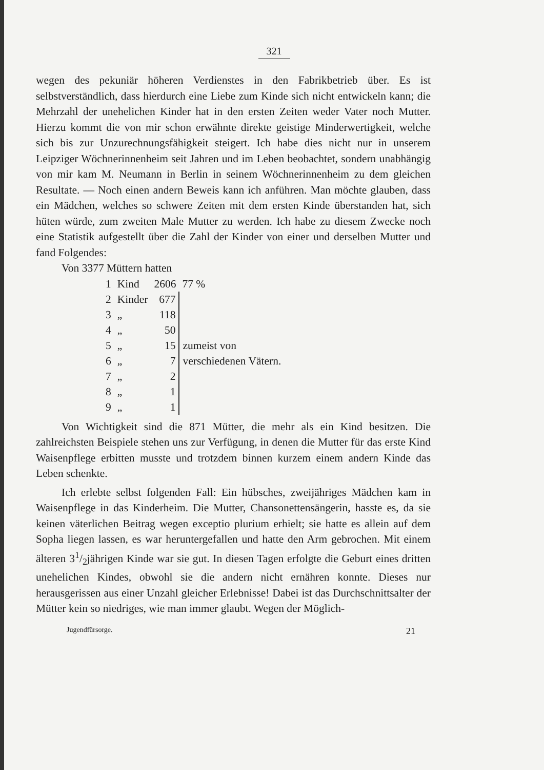321
wegen des pekuniär höheren Verdienstes in den Fabrikbetrieb über. Es ist selbstverständlich, dass hierdurch eine Liebe zum Kinde sich nicht entwickeln kann; die Mehrzahl der unehelichen Kinder hat in den ersten Zeiten weder Vater noch Mutter. Hierzu kommt die von mir schon erwähnte direkte geistige Minderwertigkeit, welche sich bis zur Unzurechnungsfähigkeit steigert. Ich habe dies nicht nur in unserem Leipziger Wöchnerinnenheim seit Jahren und im Leben beobachtet, sondern unabhängig von mir kam M. Neumann in Berlin in seinem Wöchnerinnenheim zu dem gleichen Resultate. — Noch einen andern Beweis kann ich anführen. Man möchte glauben, dass ein Mädchen, welches so schwere Zeiten mit dem ersten Kinde überstanden hat, sich hüten würde, zum zweiten Male Mutter zu werden. Ich habe zu diesem Zwecke noch eine Statistik aufgestellt über die Zahl der Kinder von einer und derselben Mutter und fand Folgendes:
Von 3377 Müttern hatten
| 1 | Kind | 2606 | 77 % |
| 2 | Kinder | 677 | zumeist von verschiedenen Vätern. |
| 3 | „ | 118 | |
| 4 | „ | 50 | |
| 5 | „ | 15 | |
| 6 | „ | 7 | |
| 7 | „ | 2 | |
| 8 | „ | 1 | |
| 9 | „ | 1 | |
Von Wichtigkeit sind die 871 Mütter, die mehr als ein Kind besitzen. Die zahlreichsten Beispiele stehen uns zur Verfügung, in denen die Mutter für das erste Kind Waisenpflege erbitten musste und trotzdem binnen kurzem einem andern Kinde das Leben schenkte.
Ich erlebte selbst folgenden Fall: Ein hübsches, zweijähriges Mädchen kam in Waisenpflege in das Kinderheim. Die Mutter, Chansonettensängerin, hasste es, da sie keinen väterlichen Beitrag wegen exceptio plurium erhielt; sie hatte es allein auf dem Sopha liegen lassen, es war heruntergefallen und hatte den Arm gebrochen. Mit einem älteren 31/2jährigen Kinde war sie gut. In diesen Tagen erfolgte die Geburt eines dritten unehelichen Kindes, obwohl sie die andern nicht ernähren konnte. Dieses nur herausgerissen aus einer Unzahl gleicher Erlebnisse! Dabei ist das Durchschnittsalter der Mütter kein so niedriges, wie man immer glaubt. Wegen der Möglich-
Jugendfürsorge. 21